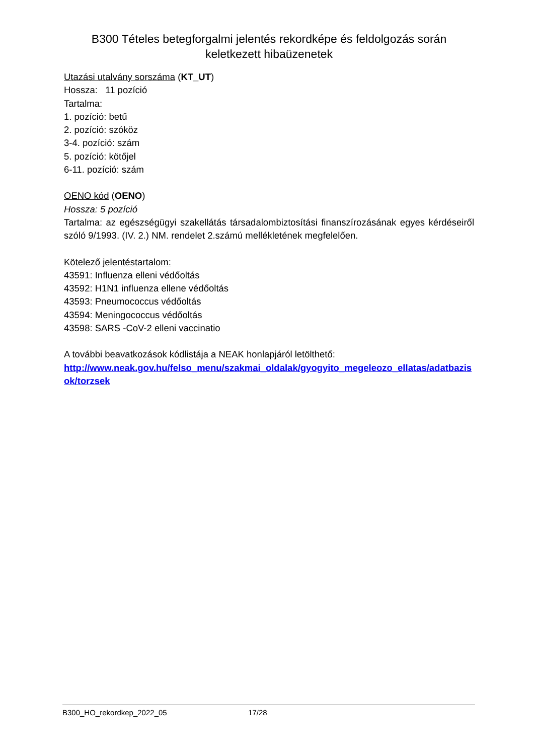B300 Tételes betegforgalmi jelentés rekordképe és feldolgozás során keletkezett hibaüzenetek
Utazási utalvány sorszáma (KT_UT)
Hossza: 11 pozíció
Tartalma:
1. pozíció: betű
2. pozíció: szóköz
3-4. pozíció: szám
5. pozíció: kötőjel
6-11. pozíció: szám
OENO kód (OENO)
Hossza: 5 pozíció
Tartalma: az egészségügyi szakellátás társadalombiztosítási finanszírozásának egyes kérdéseiről szóló 9/1993. (IV. 2.) NM. rendelet 2.számú mellékletének megfelelően.
Kötelező jelentéstartalom:
43591: Influenza elleni védőoltás
43592: H1N1 influenza ellene védőoltás
43593: Pneumococcus védőoltás
43594: Meningococcus védőoltás
43598: SARS -CoV-2 elleni vaccinatio
A további beavatkozások kódlistája a NEAK honlapjáról letölthető:
http://www.neak.gov.hu/felso_menu/szakmai_oldalak/gyogyito_megeleozo_ellatas/adatbazisok/torzsek
B300_HO_rekordkep_2022_05 17/28